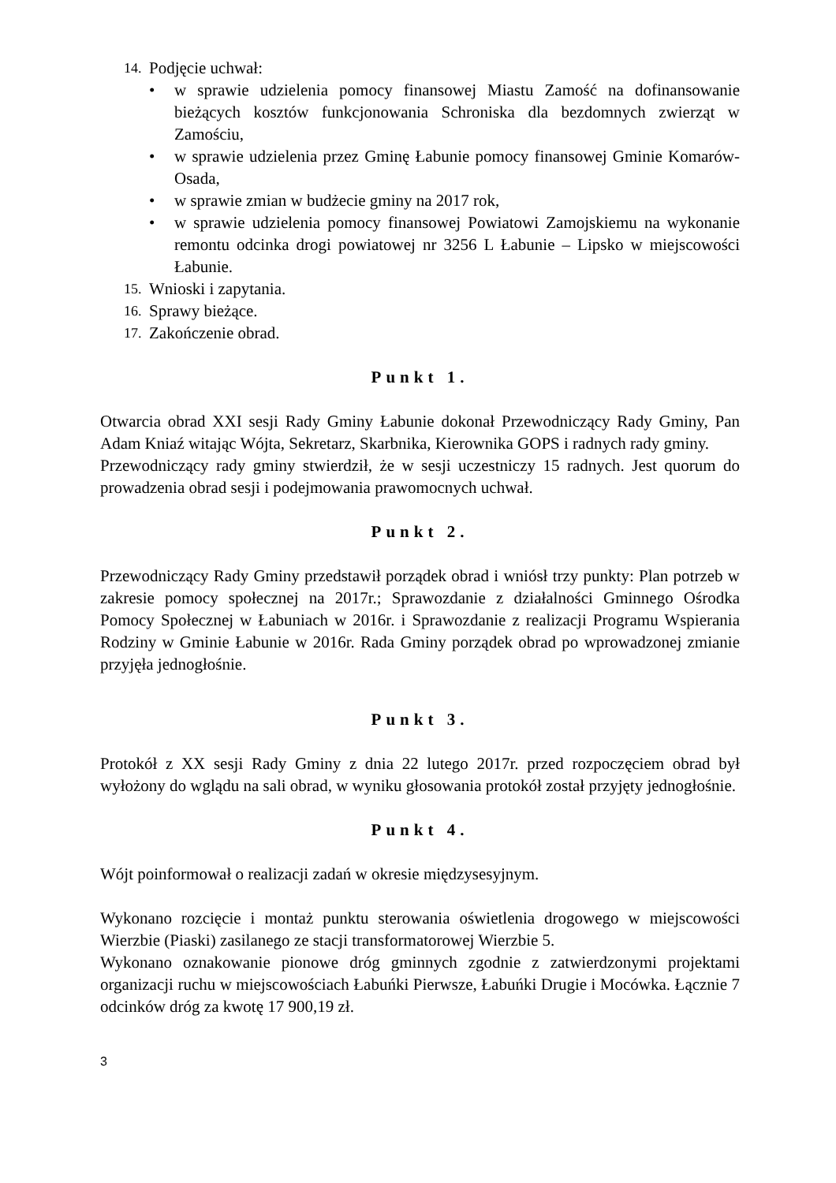14. Podjęcie uchwał:
• w sprawie udzielenia pomocy finansowej Miastu Zamość na dofinansowanie bieżących kosztów funkcjonowania Schroniska dla bezdomnych zwierząt w Zamościu,
• w sprawie udzielenia przez Gminę Łabunie pomocy finansowej Gminie Komarów-Osada,
• w sprawie zmian w budżecie gminy na 2017 rok,
• w sprawie udzielenia pomocy finansowej Powiatowi Zamojskiemu na wykonanie remontu odcinka drogi powiatowej nr 3256 L Łabunie – Lipsko w miejscowości Łabunie.
15. Wnioski i zapytania.
16. Sprawy bieżące.
17. Zakończenie obrad.
Punkt 1.
Otwarcia obrad XXI sesji Rady Gminy Łabunie dokonał Przewodniczący Rady Gminy, Pan Adam Kniaź witając Wójta, Sekretarz, Skarbnika, Kierownika GOPS i radnych rady gminy.
Przewodniczący rady gminy stwierdził, że w sesji uczestniczy 15 radnych. Jest quorum do prowadzenia obrad sesji i podejmowania prawomocnych uchwał.
Punkt 2.
Przewodniczący Rady Gminy przedstawił porządek obrad i wniósł trzy punkty: Plan potrzeb w zakresie pomocy społecznej na 2017r.; Sprawozdanie z działalności Gminnego Ośrodka Pomocy Społecznej w Łabuniach w 2016r. i Sprawozdanie z realizacji Programu Wspierania Rodziny w Gminie Łabunie w 2016r. Rada Gminy porządek obrad po wprowadzonej zmianie przyjęła jednogłośnie.
Punkt 3.
Protokół z XX sesji Rady Gminy z dnia 22 lutego 2017r. przed rozpoczęciem obrad był wyłożony do wglądu na sali obrad, w wyniku głosowania protokół został przyjęty jednogłośnie.
Punkt 4.
Wójt poinformował o realizacji zadań w okresie międzysesyjnym.
Wykonano rozcięcie i montaż punktu sterowania oświetlenia drogowego w miejscowości Wierzbie (Piaski) zasilanego ze stacji transformatorowej Wierzbie 5.
Wykonano oznakowanie pionowe dróg gminnych zgodnie z zatwierdzonymi projektami organizacji ruchu w miejscowościach Łabuńki Pierwsze, Łabuńki Drugie i Mocówka. Łącznie 7 odcinków dróg za kwotę 17 900,19 zł.
3